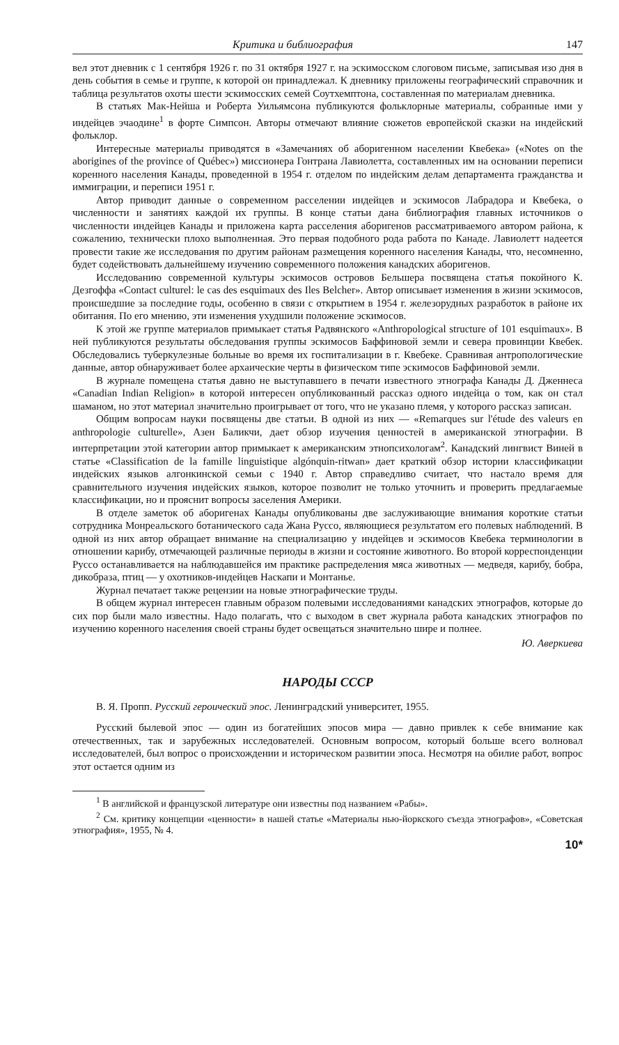Критика и библиография 147
вел этот дневник с 1 сентября 1926 г. по 31 октября 1927 г. на эскимосском слоговом письме, записывая изо дня в день события в семье и группе, к которой он принадлежал. К дневнику приложены географический справочник и таблица результатов охоты шести эскимосских семей Соутхемптона, составленная по материалам дневника.
В статьях Мак-Нейша и Роберта Уильямсона публикуются фольклорные материалы, собранные ими у индейцев эчаодине<sup>1</sup> в форте Симпсон. Авторы отмечают влияние сюжетов европейской сказки на индейский фольклор.
Интересные материалы приводятся в «Замечаниях об аборигенном населении Квебека» («Notes on the aborigines of the province of Québec») миссионера Гонтрана Лавиолетта, составленных им на основании переписи коренного населения Канады, проведенной в 1954 г. отделом по индейским делам департамента гражданства и иммиграции, и переписи 1951 г.
Автор приводит данные о современном расселении индейцев и эскимосов Лабрадора и Квебека, о численности и занятиях каждой их группы. В конце статьи дана библиография главных источников о численности индейцев Канады и приложена карта расселения аборигенов рассматриваемого автором района, к сожалению, технически плохо выполненная. Это первая подобного рода работа по Канаде. Лавиолетт надеется провести такие же исследования по другим районам размещения коренного населения Канады, что, несомненно, будет содействовать дальнейшему изучению современного положения канадских аборигенов.
Исследованию современной культуры эскимосов островов Бельшера посвящена статья покойного К. Дезгоффа «Contact culturel: le cas des esquimaux des Iles Belcher». Автор описывает изменения в жизни эскимосов, происшедшие за последние годы, особенно в связи с открытием в 1954 г. железорудных разработок в районе их обитания. По его мнению, эти изменения ухудшили положение эскимосов.
К этой же группе материалов примыкает статья Радвянского «Anthropological structure of 101 esquimaux». В ней публикуются результаты обследования группы эскимосов Баффиновой земли и севера провинции Квебек. Обследовались туберкулезные больные во время их госпитализации в г. Квебеке. Сравнивая антропологические данные, автор обнаруживает более архаические черты в физическом типе эскимосов Баффиновой земли.
В журнале помещена статья давно не выступавшего в печати известного этнографа Канады Д. Дженнеса «Canadian Indian Religion» в которой интересен опубликованный рассказ одного индейца о том, как он стал шаманом, но этот материал значительно проигрывает от того, что не указано племя, у которого рассказ записан.
Общим вопросам науки посвящены две статьи. В одной из них — «Remarques sur l'étude des valeurs en anthropologie culturelle», Азен Баликчи, дает обзор изучения ценностей в американской этнографии. В интерпретации этой категории автор примыкает к американским этнопсихологам<sup>2</sup>. Канадский лингвист Виней в статье «Classification de la famille linguistique algónquin-ritwan» дает краткий обзор истории классификации индейских языков алгонкинской семьи с 1940 г. Автор справедливо считает, что настало время для сравнительного изучения индейских языков, которое позволит не только уточнить и проверить предлагаемые классификации, но и прояснит вопросы заселения Америки.
В отделе заметок об аборигенах Канады опубликованы две заслуживающие внимания короткие статьи сотрудника Монреальского ботанического сада Жана Руссо, являющиеся результатом его полевых наблюдений. В одной из них автор обращает внимание на специализацию у индейцев и эскимосов Квебека терминологии в отношении карибу, отмечающей различные периоды в жизни и состояние животного. Во второй корреспонденции Руссо останавливается на наблюдавшейся им практике распределения мяса животных — медведя, карибу, бобра, дикобраза, птиц — у охотников-индейцев Наскапи и Монтанье.
Журнал печатает также рецензии на новые этнографические труды.
В общем журнал интересен главным образом полевыми исследованиями канадских этнографов, которые до сих пор были мало известны. Надо полагать, что с выходом в свет журнала работа канадских этнографов по изучению коренного населения своей страны будет освещаться значительно шире и полнее.
Ю. Аверкиева
НАРОДЫ СССР
В. Я. Пропп. Русский героический эпос. Ленинградский университет, 1955.
Русский былевой эпос — один из богатейших эпосов мира — давно привлек к себе внимание как отечественных, так и зарубежных исследователей. Основным вопросом, который больше всего волновал исследователей, был вопрос о происхождении и историческом развитии эпоса. Несмотря на обилие работ, вопрос этот остается одним из
<sup>1</sup> В английской и французской литературе они известны под названием «Рабы».
<sup>2</sup> См. критику концепции «ценности» в нашей статье «Материалы нью-йоркского съезда этнографов», «Советская этнография», 1955, № 4.
10*